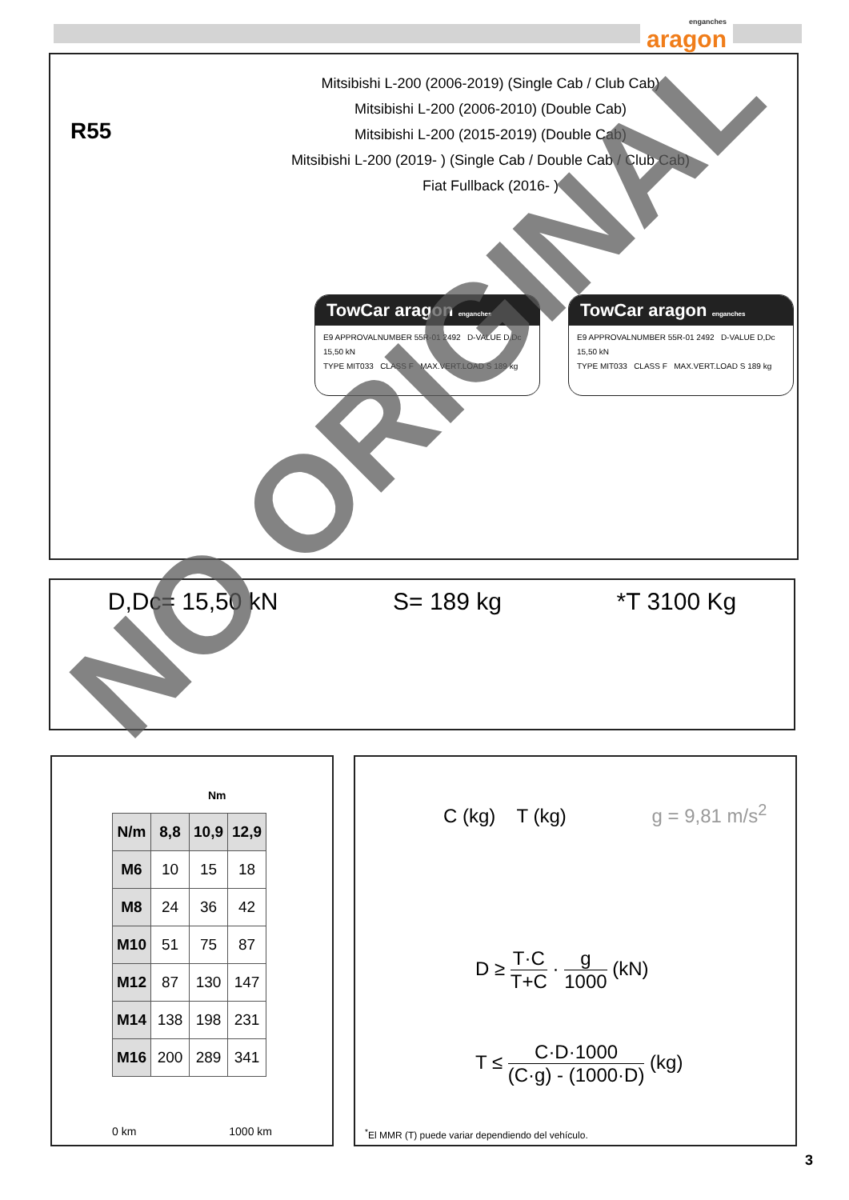enganches
aragon
R55
Mitsibishi L-200 (2006-2019) (Single Cab / Club Cab)
Mitsibishi L-200 (2006-2010) (Double Cab)
Mitsibishi L-200 (2015-2019) (Double Cab)
Mitsibishi L-200 (2019- ) (Single Cab / Double Cab / Club Cab)
Fiat Fullback (2016- )
TowCar aragon enganches
E9 APPROVALNUMBER 55R-01 2492 D-VALUE D,Dc 15,50 kN
TYPE MIT033 CLASS F MAX.VERT.LOAD S 189 kg
TowCar aragon enganches
E9 APPROVALNUMBER 55R-01 2492 D-VALUE D,Dc 15,50 kN
TYPE MIT033 CLASS F MAX.VERT.LOAD S 189 kg
D,Dc= 15,50 kN S= 189 kg *T 3100 Kg
Nm
| N/m | 8,8 | 10,9 | 12,9 |
| --- | --- | --- | --- |
| M6 | 10 | 15 | 18 |
| M8 | 24 | 36 | 42 |
| M10 | 51 | 75 | 87 |
| M12 | 87 | 130 | 147 |
| M14 | 138 | 198 | 231 |
| M16 | 200 | 289 | 341 |
0 km 1000 km
C (kg) T (kg) g = 9,81 m/s<sup>2</sup>
D ≥ T·C T+C · g 1000 (kN)
T ≤ C·D·1000 (C·g) - (1000·D) (kg)
<sup>*</sup> El MMR (T) puede variar dependiendo del vehículo.
NO ORIGINAL
3